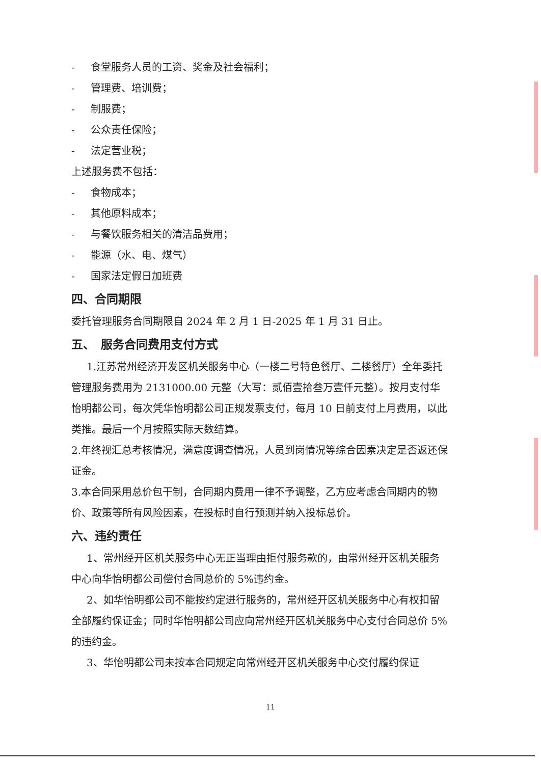- 食堂服务人员的工资、奖金及社会福利；
- 管理费、培训费；
- 制服费；
- 公众责任保险；
- 法定营业税；
上述服务费不包括：
- 食物成本；
- 其他原料成本；
- 与餐饮服务相关的清洁品费用；
- 能源（水、电、煤气）
- 国家法定假日加班费
四、合同期限
委托管理服务合同期限自 2024 年 2 月 1 日-2025 年 1 月 31 日止。
五、　服务合同费用支付方式
1.江苏常州经济开发区机关服务中心（一楼二号特色餐厅、二楼餐厅）全年委托管理服务费用为 2131000.00 元整（大写：贰佰壹拾叁万壹仟元整）。按月支付华怡明都公司，每次凭华怡明都公司正规发票支付，每月 10 日前支付上月费用，以此类推。最后一个月按照实际天数结算。
2.年终视汇总考核情况，满意度调查情况，人员到岗情况等综合因素决定是否返还保证金。
3.本合同采用总价包干制，合同期内费用一律不予调整，乙方应考虑合同期内的物价、政策等所有风险因素，在投标时自行预测并纳入投标总价。
六、违约责任
1、常州经开区机关服务中心无正当理由拒付服务款的，由常州经开区机关服务中心向华怡明都公司偿付合同总价的 5%违约金。
2、如华怡明都公司不能按约定进行服务的，常州经开区机关服务中心有权扣留全部履约保证金；同时华怡明都公司应向常州经开区机关服务中心支付合同总价 5%的违约金。
3、华怡明都公司未按本合同规定向常州经开区机关服务中心交付履约保证
11